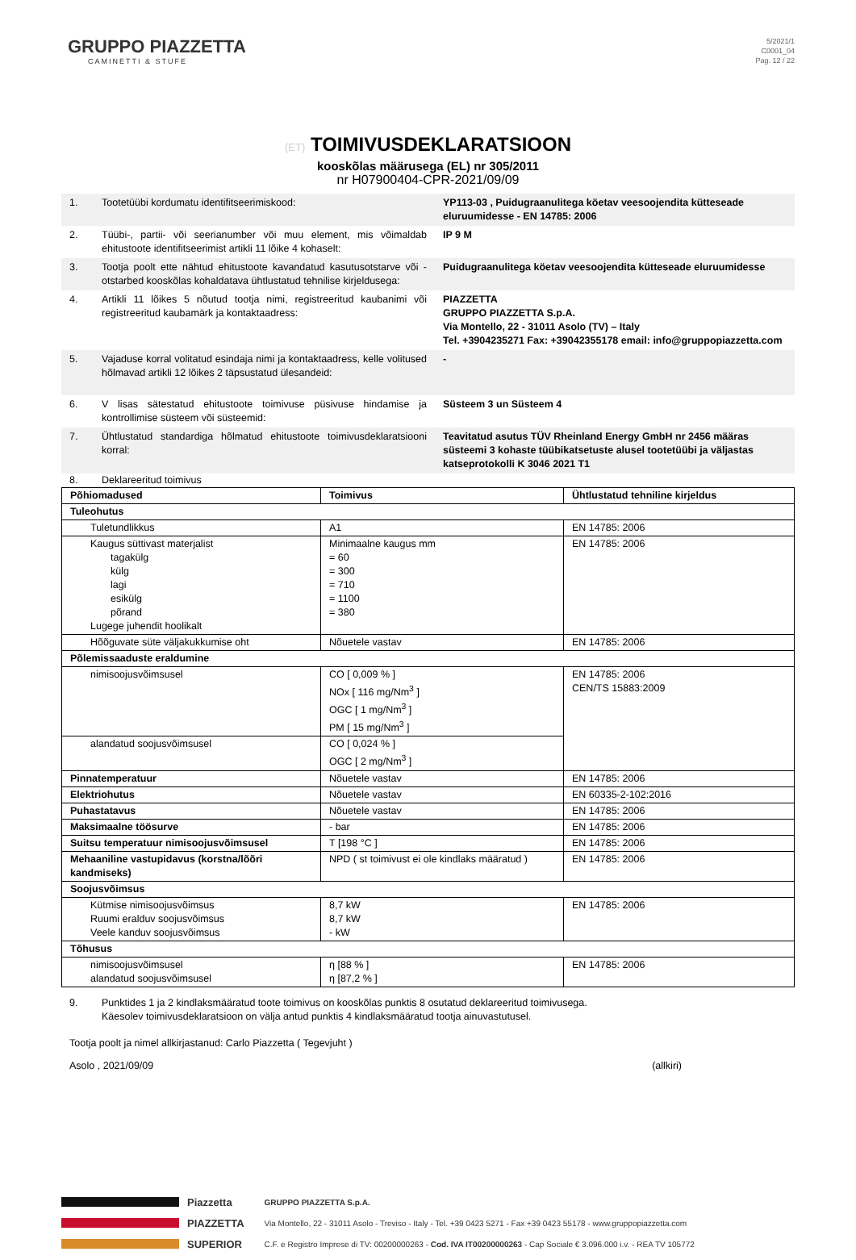GRUPPO PIAZZETTA
CAMINETTI & STUFE
5/2021/1
C0001_04
Pag. 12 / 22
(ET) TOIMIVUSDEKLARATSIOON
kooskõlas määrusega (EL) nr 305/2011
nr H07900404-CPR-2021/09/09
1. Tootetüübi kordumatu identifitseerimiskood: YP113-03 , Puidugraanulitega köetav veesoojendita kütteseade eluruumidesse - EN 14785: 2006
2. Tüübi-, partii- või seerianumber või muu element, mis võimaldab ehitustoote identifitseerimist artikli 11 lõike 4 kohaselt:
IP 9 M
3. Tootja poolt ette nähtud ehitustoote kavandatud kasutusotstarve või -otstarbed kooskõlas kohaldatava ühtlustatud tehnilise kirjeldusega:
Puidugraanulitega köetav veesoojendita kütteseade eluruumidesse
4. Artikli 11 lõikes 5 nõutud tootja nimi, registreeritud kaubanimi või registreeritud kaubamärk ja kontaktaadress:
PIAZZETTA
GRUPPO PIAZZETTA S.p.A.
Via Montello, 22 - 31011 Asolo (TV) – Italy
Tel. +3904235271 Fax: +39042355178 email: info@gruppopiazzetta.com
5. Vajaduse korral volitatud esindaja nimi ja kontaktaadress, kelle volitused hõlmavad artikli 12 lõikes 2 täpsustatud ülesandeid:
-
6. V lisas sätestatud ehitustoote toimivuse püsivuse hindamise ja kontrollimise süsteem või süsteemid:
Süsteem 3 un Süsteem 4
7. Ühtlustatud standardiga hõlmatud ehitustoote toimivusdeklaratsiooni korral:
Teavitatud asutus TÜV Rheinland Energy GmbH nr 2456 määras süsteemi 3 kohaste tüübikatsetuste alusel tootetüübi ja väljastas katseprotokolli K 3046 2021 T1
8. Deklareeritud toimivus
| Põhiomadused | Toimivus | Ühtlustatud tehniline kirjeldus |
| --- | --- | --- |
| Tuleohutus | | |
| Tuletundlikkus | A1 | EN 14785: 2006 |
| Kaugus süttivast materjalist tagakülg külg lagi esikülg põrand Lugege juhendit hoolikalt | Minimaalne kaugus mm = 60 = 300 = 710 = 1100 = 380 | EN 14785: 2006 |
| Hõõguvate süte väljakukkumise oht | Nõuetele vastav | EN 14785: 2006 |
| Põlemissaaduste eraldumine | | |
| nimisoojusvõimsusel | CO [ 0,009 % ] NOx [ 116 mg/Nm<sup>3</sup> ] OGC [ 1 mg/Nm<sup>3</sup> ] PM [ 15 mg/Nm<sup>3</sup> ] | EN 14785: 2006 CEN/TS 15883:2009 |
| alandatud soojusvõimsusel | CO [ 0,024 % ] OGC [ 2 mg/Nm<sup>3</sup> ] | |
| Pinnatemperatuur | Nõuetele vastav | EN 14785: 2006 |
| Elektriohutus | Nõuetele vastav | EN 60335-2-102:2016 |
| Puhastatavus | Nõuetele vastav | EN 14785: 2006 |
| Maksimaalne töösurve | - bar | EN 14785: 2006 |
| Suitsu temperatuur nimisoojusvõimsusel | T [198 °C ] | EN 14785: 2006 |
| Mehaaniline vastupidavus (korstna/lõõri kandmiseks) | NPD ( st toimivust ei ole kindlaks määratud ) | EN 14785: 2006 |
| Soojusvõimsus | | |
| Kütmise nimisoojusvõimsus Ruumi eralduv soojusvõimsus Veele kanduv soojusvõimsus | 8,7 kW 8,7 kW - kW | EN 14785: 2006 |
| Tõhusus | | |
| nimisoojusvõimsusel alandatud soojusvõimsusel | η [88 % ] η [87,2 % ] | EN 14785: 2006 |
9. Punktides 1 ja 2 kindlaksmääratud toote toimivus on kooskõlas punktis 8 osutatud deklareeritud toimivusega.
Käesolev toimivusdeklaratsioon on välja antud punktis 4 kindlaksmääratud tootja ainuvastutusel.
Tootja poolt ja nimel allkirjastanud: Carlo Piazzetta ( Tegevjuht )
Asolo , 2021/09/09 (allkiri)
Piazzetta
PIAZZETTA
SUPERIOR
GRUPPO PIAZZETTA S.p.A.
Via Montello, 22 - 31011 Asolo - Treviso - Italy - Tel. +39 0423 5271 - Fax +39 0423 55178 - www.gruppopiazzetta.com
C.F. e Registro Imprese di TV: 00200000263 - Cod. IVA IT00200000263 - Cap Sociale € 3.096.000 i.v. - REA TV 105772